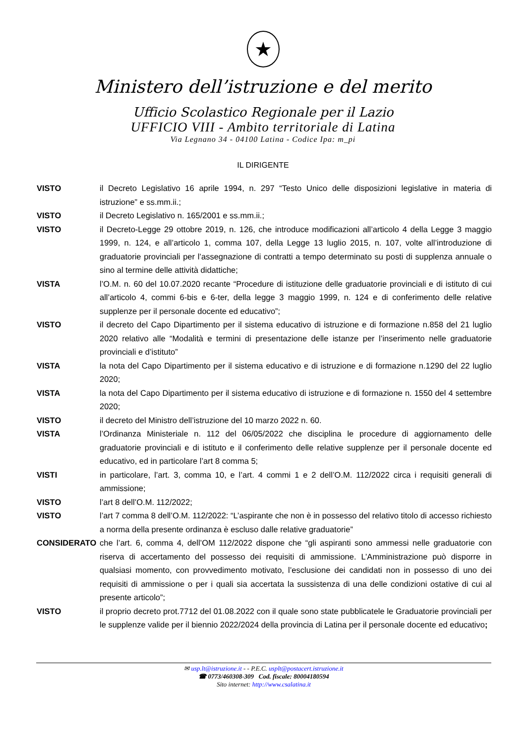★
Ministero dell’istruzione e del merito
Ufficio Scolastico Regionale per il Lazio
UFFICIO VIII - Ambito territoriale di Latina
Via Legnano 34 - 04100 Latina - Codice Ipa: m_pi
IL DIRIGENTE
| VISTO | il Decreto Legislativo 16 aprile 1994, n. 297 “Testo Unico delle disposizioni legislative in materia di istruzione” e ss.mm.ii.; |
| VISTO | il Decreto Legislativo n. 165/2001 e ss.mm.ii.; |
| VISTO | il Decreto-Legge 29 ottobre 2019, n. 126, che introduce modificazioni all’articolo 4 della Legge 3 maggio 1999, n. 124, e all’articolo 1, comma 107, della Legge 13 luglio 2015, n. 107, volte all’introduzione di graduatorie provinciali per l’assegnazione di contratti a tempo determinato su posti di supplenza annuale o sino al termine delle attività didattiche; |
| VISTA | l’O.M. n. 60 del 10.07.2020 recante “Procedure di istituzione delle graduatorie provinciali e di istituto di cui all’articolo 4, commi 6-bis e 6-ter, della legge 3 maggio 1999, n. 124 e di conferimento delle relative supplenze per il personale docente ed educativo”; |
| VISTO | il decreto del Capo Dipartimento per il sistema educativo di istruzione e di formazione n.858 del 21 luglio 2020 relativo alle “Modalità e termini di presentazione delle istanze per l’inserimento nelle graduatorie provinciali e d’istituto” |
| VISTA | la nota del Capo Dipartimento per il sistema educativo e di istruzione e di formazione n.1290 del 22 luglio 2020; |
| VISTA | la nota del Capo Dipartimento per il sistema educativo di istruzione e di formazione n. 1550 del 4 settembre 2020; |
| VISTO | il decreto del Ministro dell’istruzione del 10 marzo 2022 n. 60. |
| VISTA | l’Ordinanza Ministeriale n. 112 del 06/05/2022 che disciplina le procedure di aggiornamento delle graduatorie provinciali e di istituto e il conferimento delle relative supplenze per il personale docente ed educativo, ed in particolare l’art 8 comma 5; |
| VISTI | in particolare, l’art. 3, comma 10, e l’art. 4 commi 1 e 2 dell’O.M. 112/2022 circa i requisiti generali di ammissione; |
| VISTO | l’art 8 dell’O.M. 112/2022; |
| VISTO | l’art 7 comma 8 dell’O.M. 112/2022: “L’aspirante che non è in possesso del relativo titolo di accesso richiesto a norma della presente ordinanza è escluso dalle relative graduatorie” |
| CONSIDERATO | che l’art. 6, comma 4, dell’OM 112/2022 dispone che “gli aspiranti sono ammessi nelle graduatorie con riserva di accertamento del possesso dei requisiti di ammissione. L’Amministrazione può disporre in qualsiasi momento, con provvedimento motivato, l’esclusione dei candidati non in possesso di uno dei requisiti di ammissione o per i quali sia accertata la sussistenza di una delle condizioni ostative di cui al presente articolo”; |
| VISTO | il proprio decreto prot.7712 del 01.08.2022 con il quale sono state pubblicatele le Graduatorie provinciali per le supplenze valide per il biennio 2022/2024 della provincia di Latina per il personale docente ed educativo ; |
✉ usp.lt@istruzione.it - - P.E.C. usplt@postacert.istruzione.it
☎ 0773/460308-309 Cod. fiscale: 80004180594
Sito internet: http://www.csalatina.it